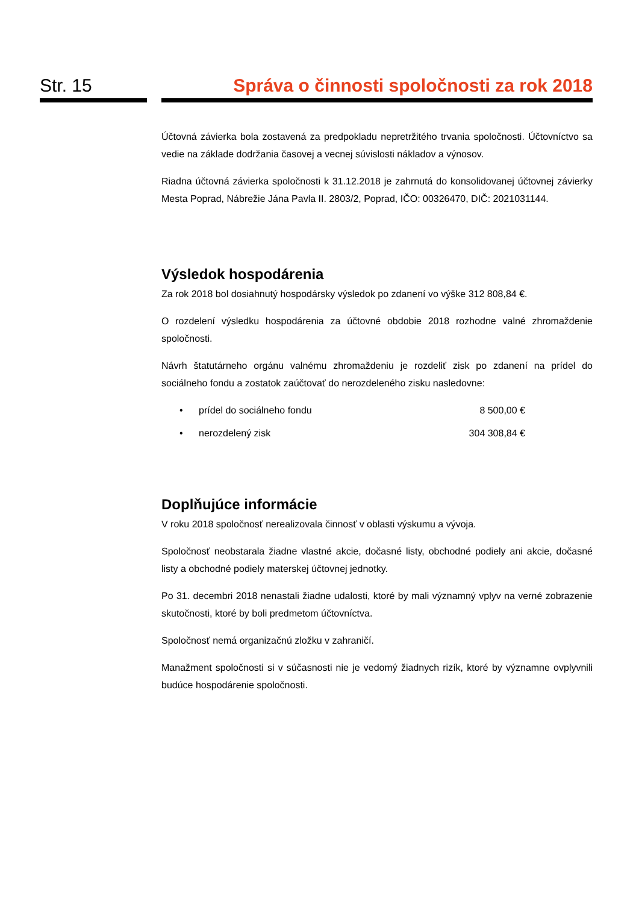Str. 15 Správa o činnosti spoločnosti za rok 2018
Účtovná závierka bola zostavená za predpokladu nepretržitého trvania spoločnosti. Účtovníctvo sa vedie na základe dodržania časovej a vecnej súvislosti nákladov a výnosov.
Riadna účtovná závierka spoločnosti k 31.12.2018 je zahrnutá do konsolidovanej účtovnej závierky Mesta Poprad, Nábrežie Jána Pavla II. 2803/2, Poprad, IČO: 00326470, DIČ: 2021031144.
Výsledok hospodárenia
Za rok 2018 bol dosiahnutý hospodársky výsledok po zdanení vo výške 312 808,84 €.
O rozdelení výsledku hospodárenia za účtovné obdobie 2018 rozhodne valné zhromaždenie spoločnosti.
Návrh štatutárneho orgánu valnému zhromaždeniu je rozdeliť zisk po zdanení na prídel do sociálneho fondu a zostatok zaúčtovať do nerozdeleného zisku nasledovne:
• prídel do sociálneho fondu 8 500,00 €
• nerozdelený zisk 304 308,84 €
Doplňujúce informácie
V roku 2018 spoločnosť nerealizovala činnosť v oblasti výskumu a vývoja.
Spoločnosť neobstarala žiadne vlastné akcie, dočasné listy, obchodné podiely ani akcie, dočasné listy a obchodné podiely materskej účtovnej jednotky.
Po 31. decembri 2018 nenastali žiadne udalosti, ktoré by mali významný vplyv na verné zobrazenie skutočnosti, ktoré by boli predmetom účtovníctva.
Spoločnosť nemá organizačnú zložku v zahraničí.
Manažment spoločnosti si v súčasnosti nie je vedomý žiadnych rizík, ktoré by významne ovplyvnili budúce hospodárenie spoločnosti.